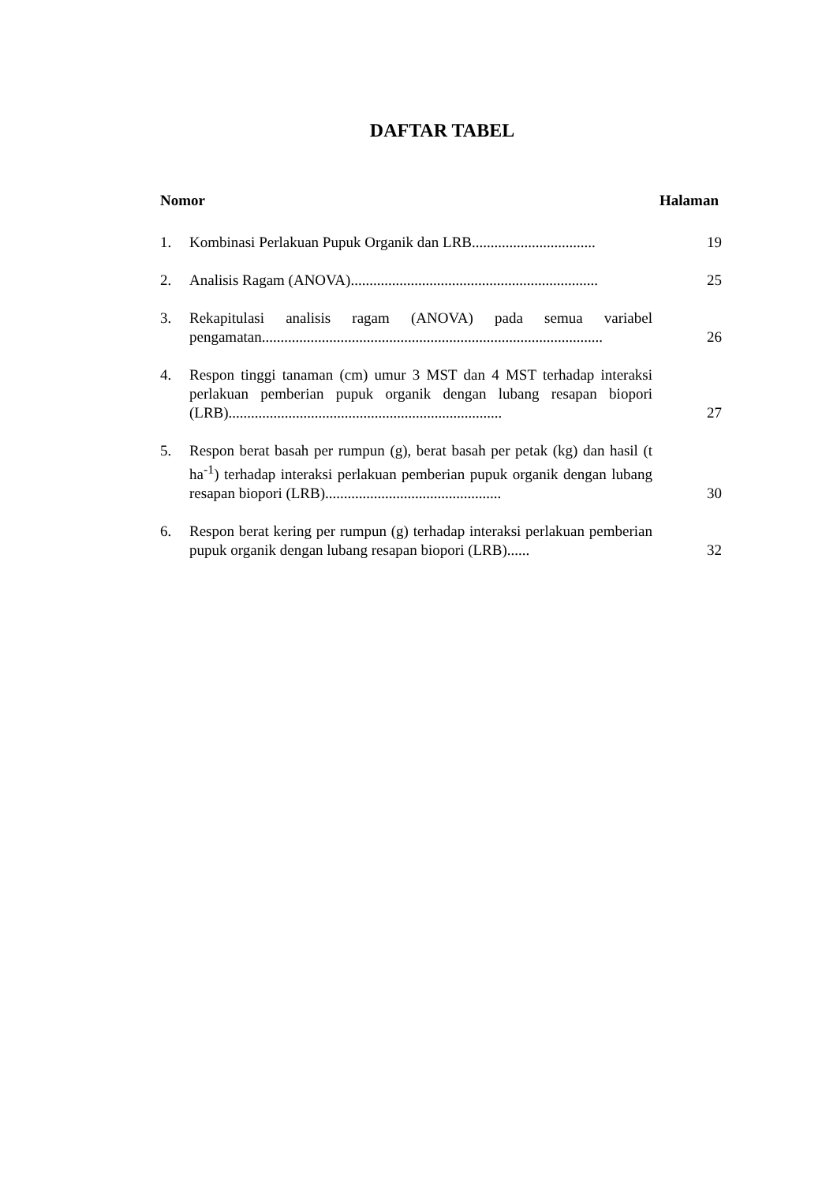DAFTAR TABEL
Nomor Halaman
1. Kombinasi Perlakuan Pupuk Organik dan LRB................................. 19
2. Analisis Ragam (ANOVA).................................................................. 25
3. Rekapitulasi analisis ragam (ANOVA) pada semua variabel pengamatan........................................................................................... 26
4. Respon tinggi tanaman (cm) umur 3 MST dan 4 MST terhadap interaksi perlakuan pemberian pupuk organik dengan lubang resapan biopori (LRB)......................................................................... 27
5. Respon berat basah per rumpun (g), berat basah per petak (kg) dan hasil (t ha<sup>-1</sup>) terhadap interaksi perlakuan pemberian pupuk organik dengan lubang resapan biopori (LRB)............................................... 30
6. Respon berat kering per rumpun (g) terhadap interaksi perlakuan pemberian pupuk organik dengan lubang resapan biopori (LRB)...... 32